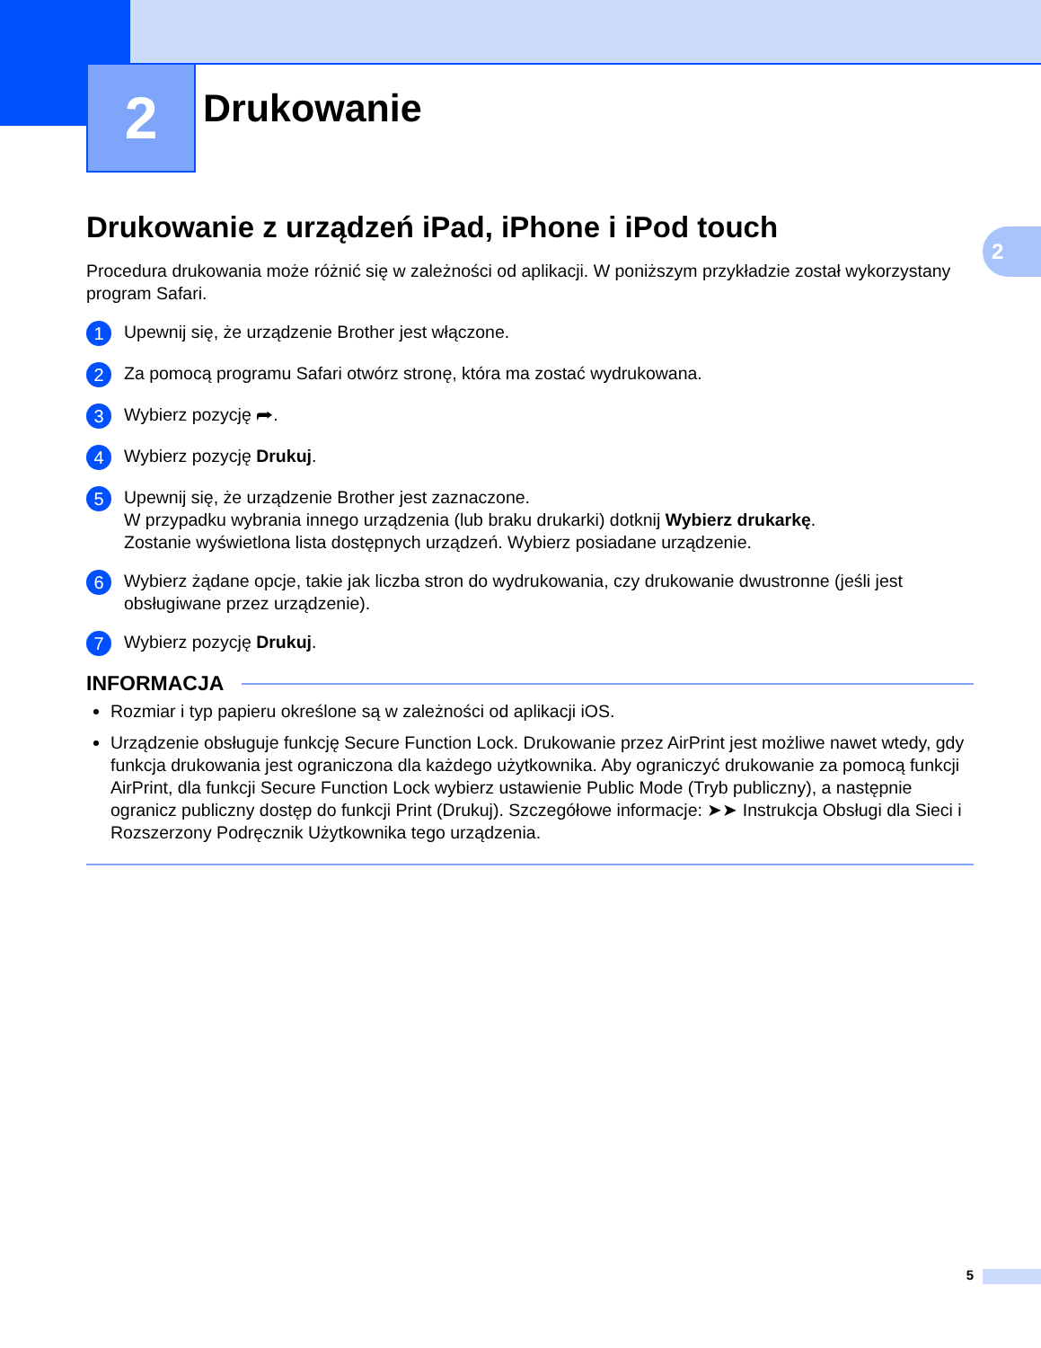2
2
Drukowanie
Drukowanie z urządzeń iPad, iPhone i iPod touch
Procedura drukowania może różnić się w zależności od aplikacji. W poniższym przykładzie został wykorzystany program Safari.
1
Upewnij się, że urządzenie Brother jest włączone.
2
Za pomocą programu Safari otwórz stronę, która ma zostać wydrukowana.
3
Wybierz pozycję ⮫.
4
Wybierz pozycję Drukuj.
5
Upewnij się, że urządzenie Brother jest zaznaczone.
W przypadku wybrania innego urządzenia (lub braku drukarki) dotknij Wybierz drukarkę.
Zostanie wyświetlona lista dostępnych urządzeń. Wybierz posiadane urządzenie.
6
Wybierz żądane opcje, takie jak liczba stron do wydrukowania, czy drukowanie dwustronne (jeśli jest obsługiwane przez urządzenie).
7
Wybierz pozycję Drukuj.
INFORMACJA
Rozmiar i typ papieru określone są w zależności od aplikacji iOS.
Urządzenie obsługuje funkcję Secure Function Lock. Drukowanie przez AirPrint jest możliwe nawet wtedy, gdy funkcja drukowania jest ograniczona dla każdego użytkownika. Aby ograniczyć drukowanie za pomocą funkcji AirPrint, dla funkcji Secure Function Lock wybierz ustawienie Public Mode (Tryb publiczny), a następnie ogranicz publiczny dostęp do funkcji Print (Drukuj). Szczegółowe informacje: ➤➤ Instrukcja Obsługi dla Sieci i Rozszerzony Podręcznik Użytkownika tego urządzenia.
5